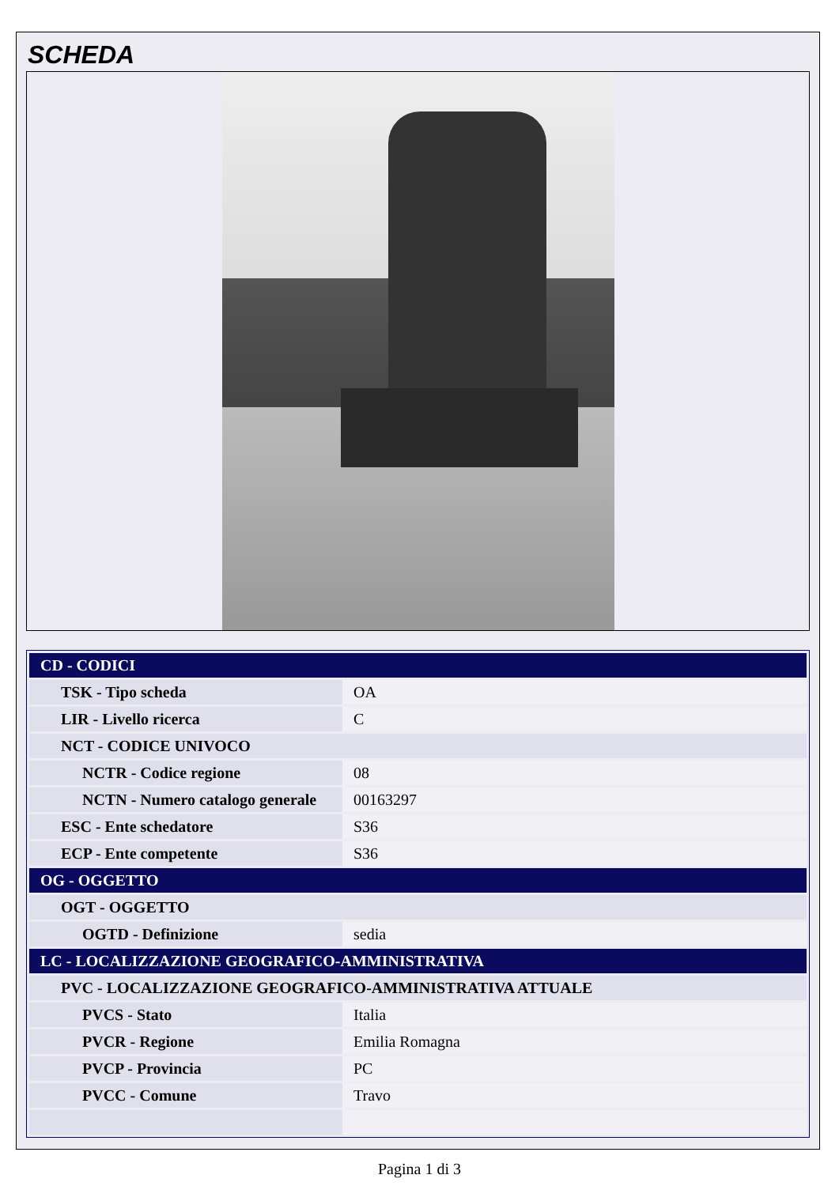SCHEDA
| CD - CODICI | |
| TSK - Tipo scheda | OA |
| LIR - Livello ricerca | C |
| NCT - CODICE UNIVOCO | |
| NCTR - Codice regione | 08 |
| NCTN - Numero catalogo generale | 00163297 |
| ESC - Ente schedatore | S36 |
| ECP - Ente competente | S36 |
| OG - OGGETTO | |
| OGT - OGGETTO | |
| OGTD - Definizione | sedia |
| LC - LOCALIZZAZIONE GEOGRAFICO-AMMINISTRATIVA | |
| PVC - LOCALIZZAZIONE GEOGRAFICO-AMMINISTRATIVA ATTUALE | |
| PVCS - Stato | Italia |
| PVCR - Regione | Emilia Romagna |
| PVCP - Provincia | PC |
| PVCC - Comune | Travo |
Pagina 1 di 3